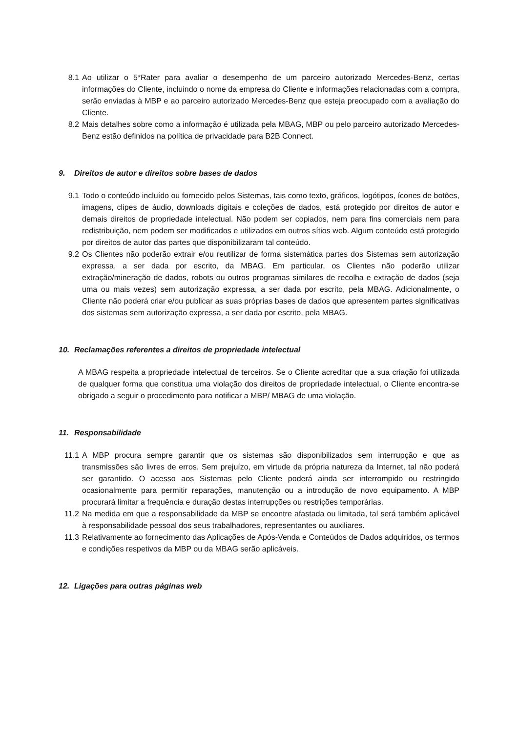8.1 Ao utilizar o 5*Rater para avaliar o desempenho de um parceiro autorizado Mercedes-Benz, certas informações do Cliente, incluindo o nome da empresa do Cliente e informações relacionadas com a compra, serão enviadas à MBP e ao parceiro autorizado Mercedes-Benz que esteja preocupado com a avaliação do Cliente.
8.2 Mais detalhes sobre como a informação é utilizada pela MBAG, MBP ou pelo parceiro autorizado Mercedes-Benz estão definidos na política de privacidade para B2B Connect.
9. Direitos de autor e direitos sobre bases de dados
9.1 Todo o conteúdo incluído ou fornecido pelos Sistemas, tais como texto, gráficos, logótipos, ícones de botões, imagens, clipes de áudio, downloads digitais e coleções de dados, está protegido por direitos de autor e demais direitos de propriedade intelectual. Não podem ser copiados, nem para fins comerciais nem para redistribuição, nem podem ser modificados e utilizados em outros sítios web. Algum conteúdo está protegido por direitos de autor das partes que disponibilizaram tal conteúdo.
9.2 Os Clientes não poderão extrair e/ou reutilizar de forma sistemática partes dos Sistemas sem autorização expressa, a ser dada por escrito, da MBAG. Em particular, os Clientes não poderão utilizar extração/mineração de dados, robots ou outros programas similares de recolha e extração de dados (seja uma ou mais vezes) sem autorização expressa, a ser dada por escrito, pela MBAG. Adicionalmente, o Cliente não poderá criar e/ou publicar as suas próprias bases de dados que apresentem partes significativas dos sistemas sem autorização expressa, a ser dada por escrito, pela MBAG.
10. Reclamações referentes a direitos de propriedade intelectual
A MBAG respeita a propriedade intelectual de terceiros. Se o Cliente acreditar que a sua criação foi utilizada de qualquer forma que constitua uma violação dos direitos de propriedade intelectual, o Cliente encontra-se obrigado a seguir o procedimento para notificar a MBP/ MBAG de uma violação.
11. Responsabilidade
11.1 A MBP procura sempre garantir que os sistemas são disponibilizados sem interrupção e que as transmissões são livres de erros. Sem prejuízo, em virtude da própria natureza da Internet, tal não poderá ser garantido. O acesso aos Sistemas pelo Cliente poderá ainda ser interrompido ou restringido ocasionalmente para permitir reparações, manutenção ou a introdução de novo equipamento. A MBP procurará limitar a frequência e duração destas interrupções ou restrições temporárias.
11.2 Na medida em que a responsabilidade da MBP se encontre afastada ou limitada, tal será também aplicável à responsabilidade pessoal dos seus trabalhadores, representantes ou auxiliares.
11.3 Relativamente ao fornecimento das Aplicações de Após-Venda e Conteúdos de Dados adquiridos, os termos e condições respetivos da MBP ou da MBAG serão aplicáveis.
12. Ligações para outras páginas web